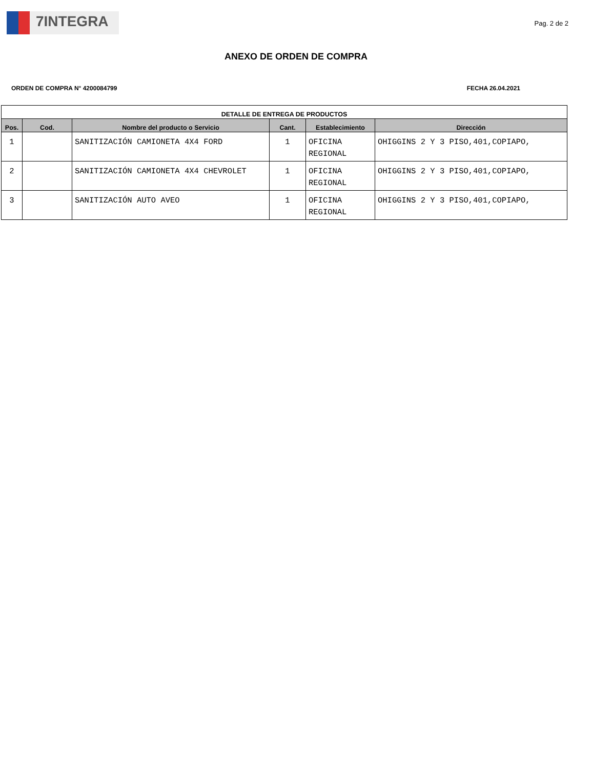7INTEGRA
Pag. 2 de 2
ANEXO DE ORDEN DE COMPRA
ORDEN DE COMPRA N° 4200084799 FECHA 26.04.2021
| DETALLE DE ENTREGA DE PRODUCTOS | | | | | |
| --- | --- | --- | --- | --- | --- |
| Pos. | Cod. | Nombre del producto o Servicio | Cant. | Establecimiento | Dirección |
| 1 | | SANITIZACIÓN CAMIONETA 4X4 FORD | 1 | OFICINA REGIONAL | OHIGGINS 2 Y 3 PISO,401,COPIAPO, |
| 2 | | SANITIZACIÓN CAMIONETA 4X4 CHEVROLET | 1 | OFICINA REGIONAL | OHIGGINS 2 Y 3 PISO,401,COPIAPO, |
| 3 | | SANITIZACIÓN AUTO AVEO | 1 | OFICINA REGIONAL | OHIGGINS 2 Y 3 PISO,401,COPIAPO, |